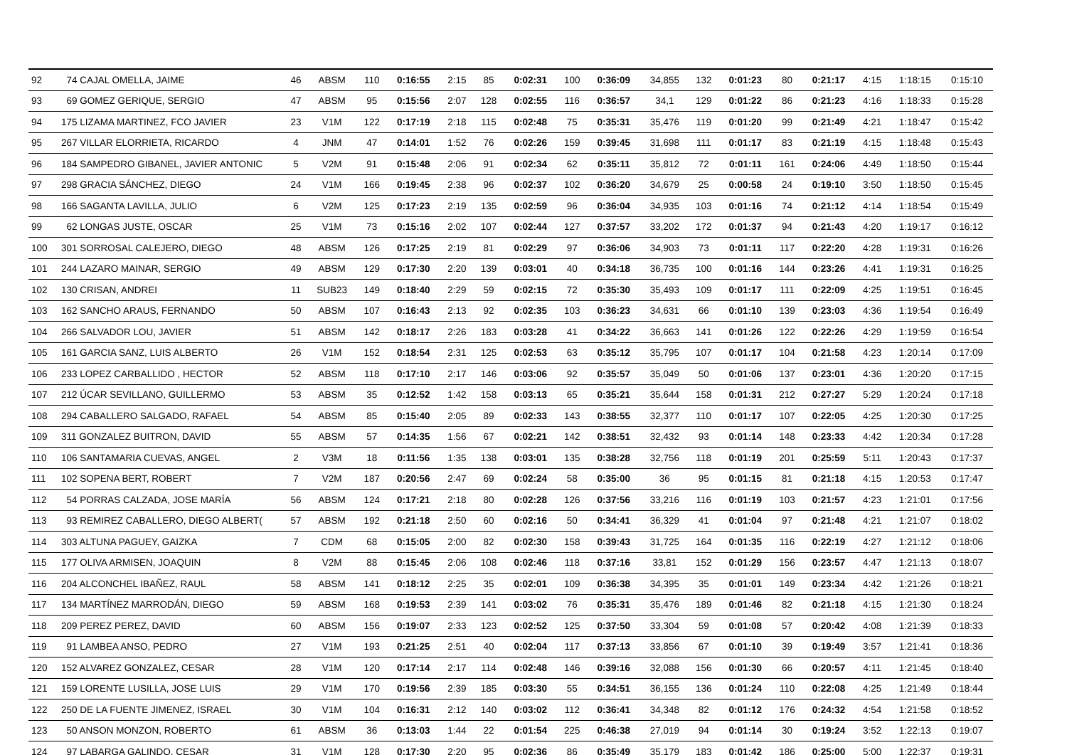| 92 | 74 CAJAL OMELLA, JAIME | 46 | ABSM | 110 | 0:16:55 | 2:15 | 85 | 0:02:31 | 100 | 0:36:09 | 34,855 | 132 | 0:01:23 | 80 | 0:21:17 | 4:15 | 1:18:15 | 0:15:10 |
| 93 | 69 GOMEZ GERIQUE, SERGIO | 47 | ABSM | 95 | 0:15:56 | 2:07 | 128 | 0:02:55 | 116 | 0:36:57 | 34,1 | 129 | 0:01:22 | 86 | 0:21:23 | 4:16 | 1:18:33 | 0:15:28 |
| 94 | 175 LIZAMA MARTINEZ, FCO JAVIER | 23 | V1M | 122 | 0:17:19 | 2:18 | 115 | 0:02:48 | 75 | 0:35:31 | 35,476 | 119 | 0:01:20 | 99 | 0:21:49 | 4:21 | 1:18:47 | 0:15:42 |
| 95 | 267 VILLAR ELORRIETA, RICARDO | 4 | JNM | 47 | 0:14:01 | 1:52 | 76 | 0:02:26 | 159 | 0:39:45 | 31,698 | 111 | 0:01:17 | 83 | 0:21:19 | 4:15 | 1:18:48 | 0:15:43 |
| 96 | 184 SAMPEDRO GIBANEL, JAVIER ANTONIC | 5 | V2M | 91 | 0:15:48 | 2:06 | 91 | 0:02:34 | 62 | 0:35:11 | 35,812 | 72 | 0:01:11 | 161 | 0:24:06 | 4:49 | 1:18:50 | 0:15:44 |
| 97 | 298 GRACIA SÁNCHEZ, DIEGO | 24 | V1M | 166 | 0:19:45 | 2:38 | 96 | 0:02:37 | 102 | 0:36:20 | 34,679 | 25 | 0:00:58 | 24 | 0:19:10 | 3:50 | 1:18:50 | 0:15:45 |
| 98 | 166 SAGANTA LAVILLA, JULIO | 6 | V2M | 125 | 0:17:23 | 2:19 | 135 | 0:02:59 | 96 | 0:36:04 | 34,935 | 103 | 0:01:16 | 74 | 0:21:12 | 4:14 | 1:18:54 | 0:15:49 |
| 99 | 62 LONGAS JUSTE, OSCAR | 25 | V1M | 73 | 0:15:16 | 2:02 | 107 | 0:02:44 | 127 | 0:37:57 | 33,202 | 172 | 0:01:37 | 94 | 0:21:43 | 4:20 | 1:19:17 | 0:16:12 |
| 100 | 301 SORROSAL CALEJERO, DIEGO | 48 | ABSM | 126 | 0:17:25 | 2:19 | 81 | 0:02:29 | 97 | 0:36:06 | 34,903 | 73 | 0:01:11 | 117 | 0:22:20 | 4:28 | 1:19:31 | 0:16:26 |
| 101 | 244 LAZARO MAINAR, SERGIO | 49 | ABSM | 129 | 0:17:30 | 2:20 | 139 | 0:03:01 | 40 | 0:34:18 | 36,735 | 100 | 0:01:16 | 144 | 0:23:26 | 4:41 | 1:19:31 | 0:16:25 |
| 102 | 130 CRISAN, ANDREI | 11 | SUB23 | 149 | 0:18:40 | 2:29 | 59 | 0:02:15 | 72 | 0:35:30 | 35,493 | 109 | 0:01:17 | 111 | 0:22:09 | 4:25 | 1:19:51 | 0:16:45 |
| 103 | 162 SANCHO ARAUS, FERNANDO | 50 | ABSM | 107 | 0:16:43 | 2:13 | 92 | 0:02:35 | 103 | 0:36:23 | 34,631 | 66 | 0:01:10 | 139 | 0:23:03 | 4:36 | 1:19:54 | 0:16:49 |
| 104 | 266 SALVADOR LOU, JAVIER | 51 | ABSM | 142 | 0:18:17 | 2:26 | 183 | 0:03:28 | 41 | 0:34:22 | 36,663 | 141 | 0:01:26 | 122 | 0:22:26 | 4:29 | 1:19:59 | 0:16:54 |
| 105 | 161 GARCIA SANZ, LUIS ALBERTO | 26 | V1M | 152 | 0:18:54 | 2:31 | 125 | 0:02:53 | 63 | 0:35:12 | 35,795 | 107 | 0:01:17 | 104 | 0:21:58 | 4:23 | 1:20:14 | 0:17:09 |
| 106 | 233 LOPEZ CARBALLIDO , HECTOR | 52 | ABSM | 118 | 0:17:10 | 2:17 | 146 | 0:03:06 | 92 | 0:35:57 | 35,049 | 50 | 0:01:06 | 137 | 0:23:01 | 4:36 | 1:20:20 | 0:17:15 |
| 107 | 212 ÚCAR SEVILLANO, GUILLERMO | 53 | ABSM | 35 | 0:12:52 | 1:42 | 158 | 0:03:13 | 65 | 0:35:21 | 35,644 | 158 | 0:01:31 | 212 | 0:27:27 | 5:29 | 1:20:24 | 0:17:18 |
| 108 | 294 CABALLERO SALGADO, RAFAEL | 54 | ABSM | 85 | 0:15:40 | 2:05 | 89 | 0:02:33 | 143 | 0:38:55 | 32,377 | 110 | 0:01:17 | 107 | 0:22:05 | 4:25 | 1:20:30 | 0:17:25 |
| 109 | 311 GONZALEZ BUITRON, DAVID | 55 | ABSM | 57 | 0:14:35 | 1:56 | 67 | 0:02:21 | 142 | 0:38:51 | 32,432 | 93 | 0:01:14 | 148 | 0:23:33 | 4:42 | 1:20:34 | 0:17:28 |
| 110 | 106 SANTAMARIA CUEVAS, ANGEL | 2 | V3M | 18 | 0:11:56 | 1:35 | 138 | 0:03:01 | 135 | 0:38:28 | 32,756 | 118 | 0:01:19 | 201 | 0:25:59 | 5:11 | 1:20:43 | 0:17:37 |
| 111 | 102 SOPENA BERT, ROBERT | 7 | V2M | 187 | 0:20:56 | 2:47 | 69 | 0:02:24 | 58 | 0:35:00 | 36 | 95 | 0:01:15 | 81 | 0:21:18 | 4:15 | 1:20:53 | 0:17:47 |
| 112 | 54 PORRAS CALZADA, JOSE MARÍA | 56 | ABSM | 124 | 0:17:21 | 2:18 | 80 | 0:02:28 | 126 | 0:37:56 | 33,216 | 116 | 0:01:19 | 103 | 0:21:57 | 4:23 | 1:21:01 | 0:17:56 |
| 113 | 93 REMIREZ CABALLERO, DIEGO ALBERT( | 57 | ABSM | 192 | 0:21:18 | 2:50 | 60 | 0:02:16 | 50 | 0:34:41 | 36,329 | 41 | 0:01:04 | 97 | 0:21:48 | 4:21 | 1:21:07 | 0:18:02 |
| 114 | 303 ALTUNA PAGUEY, GAIZKA | 7 | CDM | 68 | 0:15:05 | 2:00 | 82 | 0:02:30 | 158 | 0:39:43 | 31,725 | 164 | 0:01:35 | 116 | 0:22:19 | 4:27 | 1:21:12 | 0:18:06 |
| 115 | 177 OLIVA ARMISEN, JOAQUIN | 8 | V2M | 88 | 0:15:45 | 2:06 | 108 | 0:02:46 | 118 | 0:37:16 | 33,81 | 152 | 0:01:29 | 156 | 0:23:57 | 4:47 | 1:21:13 | 0:18:07 |
| 116 | 204 ALCONCHEL IBAÑEZ, RAUL | 58 | ABSM | 141 | 0:18:12 | 2:25 | 35 | 0:02:01 | 109 | 0:36:38 | 34,395 | 35 | 0:01:01 | 149 | 0:23:34 | 4:42 | 1:21:26 | 0:18:21 |
| 117 | 134 MARTÍNEZ MARRODÁN, DIEGO | 59 | ABSM | 168 | 0:19:53 | 2:39 | 141 | 0:03:02 | 76 | 0:35:31 | 35,476 | 189 | 0:01:46 | 82 | 0:21:18 | 4:15 | 1:21:30 | 0:18:24 |
| 118 | 209 PEREZ PEREZ, DAVID | 60 | ABSM | 156 | 0:19:07 | 2:33 | 123 | 0:02:52 | 125 | 0:37:50 | 33,304 | 59 | 0:01:08 | 57 | 0:20:42 | 4:08 | 1:21:39 | 0:18:33 |
| 119 | 91 LAMBEA ANSO, PEDRO | 27 | V1M | 193 | 0:21:25 | 2:51 | 40 | 0:02:04 | 117 | 0:37:13 | 33,856 | 67 | 0:01:10 | 39 | 0:19:49 | 3:57 | 1:21:41 | 0:18:36 |
| 120 | 152 ALVAREZ GONZALEZ, CESAR | 28 | V1M | 120 | 0:17:14 | 2:17 | 114 | 0:02:48 | 146 | 0:39:16 | 32,088 | 156 | 0:01:30 | 66 | 0:20:57 | 4:11 | 1:21:45 | 0:18:40 |
| 121 | 159 LORENTE LUSILLA, JOSE LUIS | 29 | V1M | 170 | 0:19:56 | 2:39 | 185 | 0:03:30 | 55 | 0:34:51 | 36,155 | 136 | 0:01:24 | 110 | 0:22:08 | 4:25 | 1:21:49 | 0:18:44 |
| 122 | 250 DE LA FUENTE JIMENEZ, ISRAEL | 30 | V1M | 104 | 0:16:31 | 2:12 | 140 | 0:03:02 | 112 | 0:36:41 | 34,348 | 82 | 0:01:12 | 176 | 0:24:32 | 4:54 | 1:21:58 | 0:18:52 |
| 123 | 50 ANSON MONZON, ROBERTO | 61 | ABSM | 36 | 0:13:03 | 1:44 | 22 | 0:01:54 | 225 | 0:46:38 | 27,019 | 94 | 0:01:14 | 30 | 0:19:24 | 3:52 | 1:22:13 | 0:19:07 |
| 124 | 97 LABARGA GALINDO, CESAR | 31 | V1M | 128 | 0:17:30 | 2:20 | 95 | 0:02:36 | 86 | 0:35:49 | 35,179 | 183 | 0:01:42 | 186 | 0:25:00 | 5:00 | 1:22:37 | 0:19:31 |